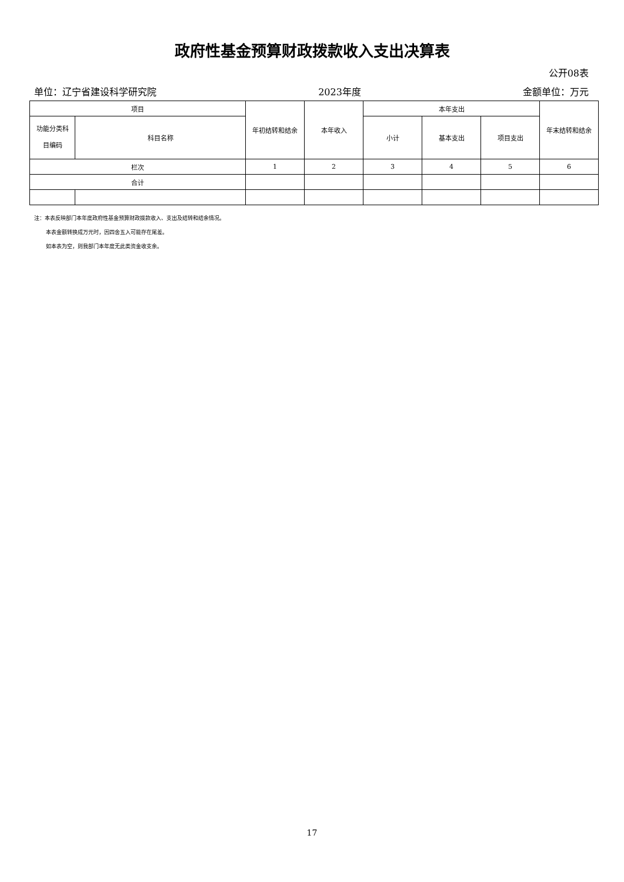政府性基金预算财政拨款收入支出决算表
公开08表
单位：辽宁省建设科学研究院 2023年度 金额单位：万元
| 项目 | | 年初结转和结余 | 本年收入 | 本年支出 | | | 年末结转和结余 |
| --- | --- | --- | --- | --- | --- | --- | --- |
| 功能分类科 目编码 | 科目名称 | | | 小计 | 基本支出 | 项目支出 | |
| 栏次 | | 1 | 2 | 3 | 4 | 5 | 6 |
| 合计 | | | | | | | |
注：本表反映部门本年度政府性基金预算财政拨款收入、支出及结转和结余情况。
本表金额转换成万元时，因四舍五入可能存在尾差。
如本表为空，则我部门本年度无此类资金收支余。
17